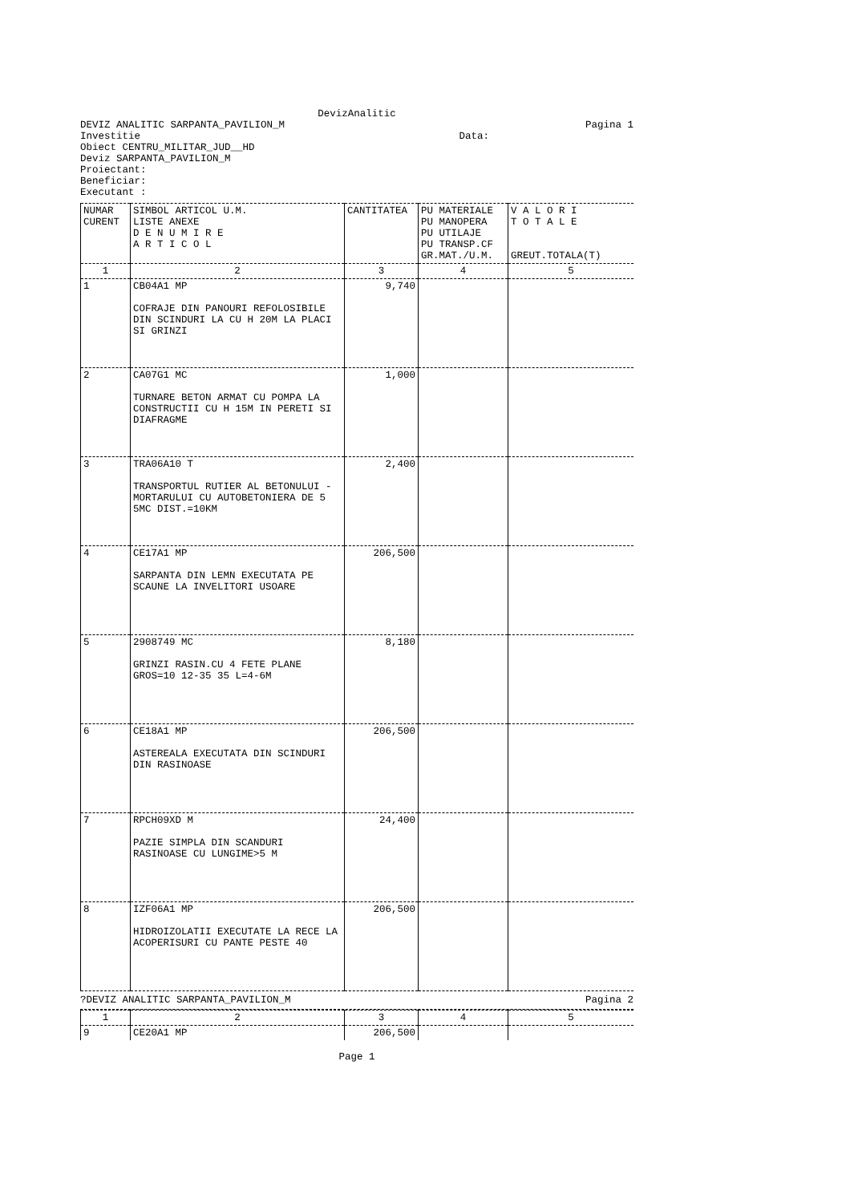DevizAnalitic
DEVIZ ANALITIC SARPANTA_PAVILION_M
Pagina 1
Investitie Data:
Obiect CENTRU_MILITAR_JUD__HD
Deviz SARPANTA_PAVILION_M
Proiectant:
Beneficiar:
Executant :
| NUMAR CURENT | SIMBOL ARTICOL U.M. LISTE ANEXE D E N U M I R E A R T I C O L | CANTITATEA | PU MATERIALE PU MANOPERA PU UTILAJE PU TRANSP.CF GR.MAT./U.M. | V A L O R I T O T A L E GREUT.TOTALA(T) |
| --- | --- | --- | --- | --- |
| 1 | 2 | 3 | 4 | 5 |
| 1 | CB04A1 MP COFRAJE DIN PANOURI REFOLOSIBILE DIN SCINDURI LA CU H 20M LA PLACI SI GRINZI | 9,740 | | |
| 2 | CA07G1 MC TURNARE BETON ARMAT CU POMPA LA CONSTRUCTII CU H 15M IN PERETI SI DIAFRAGME | 1,000 | | |
| 3 | TRA06A10 T TRANSPORTUL RUTIER AL BETONULUI -MORTARULUI CU AUTOBETONIERA DE 5 5MC DIST.=10KM | 2,400 | | |
| 4 | CE17A1 MP SARPANTA DIN LEMN EXECUTATA PE SCAUNE LA INVELITORI USOARE | 206,500 | | |
| 5 | 2908749 MC GRINZI RASIN.CU 4 FETE PLANE GROS=10 12-35 35 L=4-6M | 8,180 | | |
| 6 | CE18A1 MP ASTEREALA EXECUTATA DIN SCINDURI DIN RASINOASE | 206,500 | | |
| 7 | RPCH09XD M PAZIE SIMPLA DIN SCANDURI RASINOASE CU LUNGIME>5 M | 24,400 | | |
| 8 | IZF06A1 MP HIDROIZOLATII EXECUTATE LA RECE LA ACOPERISURI CU PANTE PESTE 40 | 206,500 | | |
?DEVIZ ANALITIC SARPANTA_PAVILION_M
Pagina 2
| 1 | 2 | 3 | 4 | 5 |
| 9 | CE20A1 MP | 206,500 | | |
Page 1